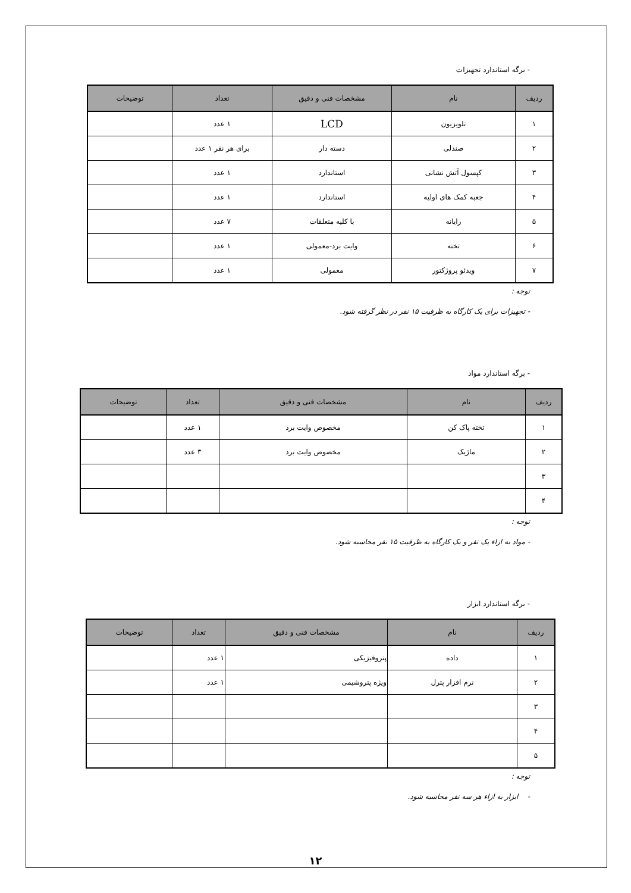- برگه استاندارد تجهیزات
| ردیف | نام | مشخصات فنی و دقیق | تعداد | توضیحات |
| --- | --- | --- | --- | --- |
| ۱ | تلویزیون | LCD | ۱ عدد | |
| ۲ | صندلی | دسته دار | برای هر نفر ۱ عدد | |
| ۳ | کپسول آتش نشانی | استاندارد | ۱ عدد | |
| ۴ | جعبه کمک های اولیه | استاندارد | ۱ عدد | |
| ۵ | رایانه | با کلیه متعلقات | ۷ عدد | |
| ۶ | تخته | وایت برد-معمولی | ۱ عدد | |
| ۷ | ویدئو پروژکتور | معمولی | ۱ عدد | |
توجه :
- تجهیزات برای یک کارگاه به ظرفیت ۱۵ نفر در نظر گرفته شود.
- برگه استاندارد مواد
| ردیف | نام | مشخصات فنی و دقیق | تعداد | توضیحات |
| --- | --- | --- | --- | --- |
| ۱ | تخته پاک کن | مخصوص وایت برد | ۱ عدد | |
| ۲ | ماژیک | مخصوص وایت برد | ۳ عدد | |
| ۳ | | | | |
| ۴ | | | | |
توجه :
- مواد به ازاء یک نفر و یک کارگاه به ظرفیت ۱۵ نفر محاسبه شود.
- برگه استاندارد ابزار
| ردیف | نام | مشخصات فنی و دقیق | تعداد | توضیحات |
| --- | --- | --- | --- | --- |
| ۱ | داده | پتروفیزیکی | ۱ عدد | |
| ۲ | نرم افزار پترل | ویژه پتروشیمی | ۱ عدد | |
| ۳ | | | | |
| ۴ | | | | |
| ۵ | | | | |
توجه :
- ابزار به ازاء هر سه نفر محاسبه شود.
۱۲